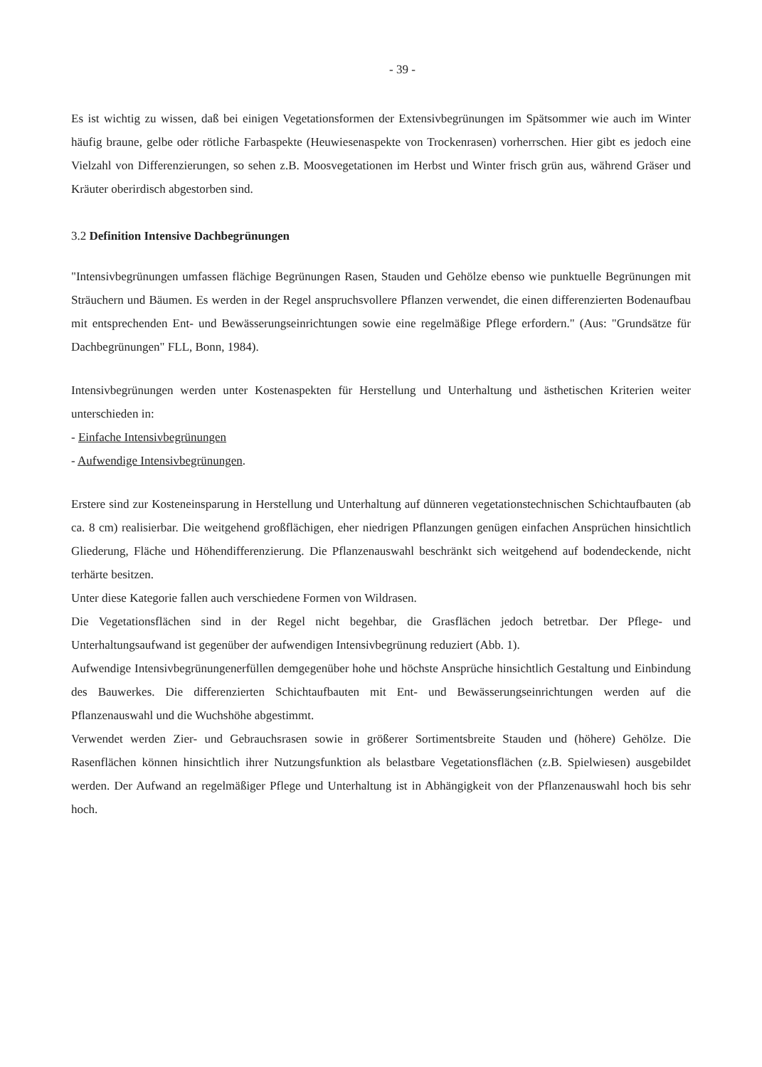- 39 -
Es ist wichtig zu wissen, daß bei einigen Vegetationsformen der Extensivbegrünungen im Spätsommer wie auch im Winter häufig braune, gelbe oder rötliche Farbaspekte (Heuwiesenaspekte von Trockenrasen) vorherrschen. Hier gibt es jedoch eine Vielzahl von Differenzierungen, so sehen z.B. Moosvegetationen im Herbst und Winter frisch grün aus, während Gräser und Kräuter oberirdisch abgestorben sind.
3.2 Definition Intensive Dachbegrünungen
"Intensivbegrünungen umfassen flächige Begrünungen Rasen, Stauden und Gehölze ebenso wie punktuelle Begrünungen mit Sträuchern und Bäumen. Es werden in der Regel anspruchsvollere Pflanzen verwendet, die einen differenzierten Bodenaufbau mit entsprechenden Ent- und Bewässerungseinrichtungen sowie eine regelmäßige Pflege erfordern." (Aus: "Grundsätze für Dachbegrünungen" FLL, Bonn, 1984).
Intensivbegrünungen werden unter Kostenaspekten für Herstellung und Unterhaltung und ästhetischen Kriterien weiter unterschieden in:
- Einfache Intensivbegrünungen
- Aufwendige Intensivbegrünungen.
Erstere sind zur Kosteneinsparung in Herstellung und Unterhaltung auf dünneren vegetationstechnischen Schichtaufbauten (ab ca. 8 cm) realisierbar. Die weitgehend großflächigen, eher niedrigen Pflanzungen genügen einfachen Ansprüchen hinsichtlich Gliederung, Fläche und Höhendifferenzierung. Die Pflanzenauswahl beschränkt sich weitgehend auf bodendeckende, nicht terhärte besitzen.
Unter diese Kategorie fallen auch verschiedene Formen von Wildrasen.
Die Vegetationsflächen sind in der Regel nicht begehbar, die Grasflächen jedoch betretbar. Der Pflege- und Unterhaltungsaufwand ist gegenüber der aufwendigen Intensivbegrünung reduziert (Abb. 1).
Aufwendige Intensivbegrünungenerfüllen demgegenüber hohe und höchste Ansprüche hinsichtlich Gestaltung und Einbindung des Bauwerkes. Die differenzierten Schichtaufbauten mit Ent- und Bewässerungseinrichtungen werden auf die Pflanzenauswahl und die Wuchshöhe abgestimmt.
Verwendet werden Zier- und Gebrauchsrasen sowie in größerer Sortimentsbreite Stauden und (höhere) Gehölze. Die Rasenflächen können hinsichtlich ihrer Nutzungsfunktion als belastbare Vegetationsflächen (z.B. Spielwiesen) ausgebildet werden. Der Aufwand an regelmäßiger Pflege und Unterhaltung ist in Abhängigkeit von der Pflanzenauswahl hoch bis sehr hoch.